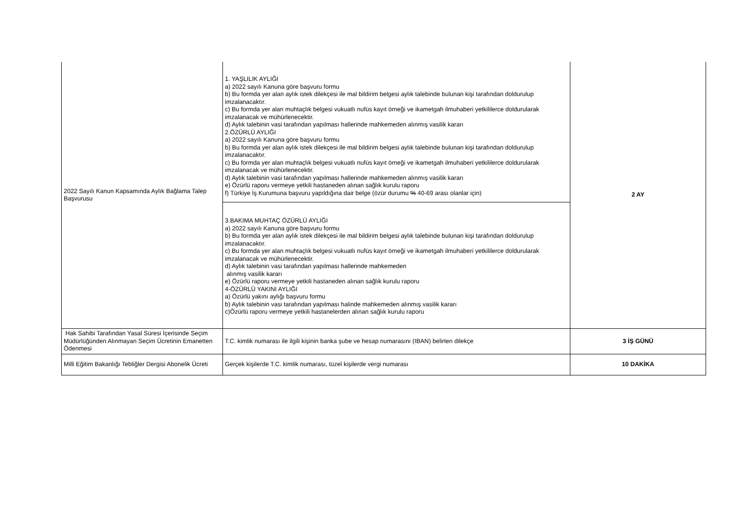| 2022 Sayılı Kanun Kapsamında Aylık Bağlama Talep Başvurusu | 1. YAŞLILIK AYLIĞI a) 2022 sayılı Kanuna göre başvuru formu b) Bu formda yer alan aylık istek dilekçesi ile mal bildirim belgesi aylık talebinde bulunan kişi tarafından doldurulup imzalanacaktır. c) Bu formda yer alan muhtaçlık belgesi vukuatlı nufüs kayıt örneği ve ikametgah ilmuhaberi yetkililerce doldurularak imzalanacak ve mühürlenecektir. d) Aylık talebinin vasi tarafından yapılması hallerinde mahkemeden alınmış vasilik kararı 2.ÖZÜRLÜ AYLIĞI a) 2022 sayılı Kanuna göre başvuru formu b) Bu formda yer alan aylık istek dilekçesi ile mal bildirim belgesi aylık talebinde bulunan kişi tarafından doldurulup imzalanacaktır. c) Bu formda yer alan muhtaçlık belgesi vukuatlı nufüs kayıt örneği ve ikametgah ilmuhaberi yetkililerce doldurularak imzalanacak ve mühürlenecektir. d) Aylık talebinin vasi tarafından yapılması hallerinde mahkemeden alınmış vasilik kararı e) Özürlü raporu vermeye yetkili hastaneden alınan sağlık kurulu raporu f) Türkiye İş Kurumuna başvuru yapıldığına dair belge (özür durumu % 40-69 arası olanlar için) | 2 AY |
| | 3.BAKIMA MUHTAÇ ÖZÜRLÜ AYLIĞI a) 2022 sayılı Kanuna göre başvuru formu b) Bu formda yer alan aylık istek dilekçesi ile mal bildirim belgesi aylık talebinde bulunan kişi tarafından doldurulup imzalanacaktır. c) Bu formda yer alan muhtaçlık belgesi vukuatlı nufüs kayıt örneği ve ikametgah ilmuhaberi yetkililerce doldurularak imzalanacak ve mühürlenecektir. d) Aylık talebinin vasi tarafından yapılması hallerinde mahkemeden alınmış vasilik kararı e) Özürlü raporu vermeye yetkili hastaneden alınan sağlık kurulu raporu 4-ÖZÜRLÜ YAKINI AYLIĞI a) Özürlü yakını aylığı başvuru formu b) Aylık talebinin vasi tarafından yapılması halinde mahkemeden alınmış vasilik kararı c)Özürlü raporu vermeye yetkili hastanelerden alınan sağlık kurulu raporu | |
| Hak Sahibi Tarafından Yasal Süresi İçerisinde Seçim Müdürlüğünden Alınmayan Seçim Ücretinin Emanetten Ödenmesi | T.C. kimlik numarası ile ilgili kişinin banka şube ve hesap numarasını (IBAN) belirten dilekçe | 3 İŞ GÜNÜ |
| Milli Eğitim Bakanlığı Tebliğler Dergisi Abonelik Ücreti | Gerçek kişilerde T.C. kimlik numarası, tüzel kişilerde vergi numarası | 10 DAKİKA |